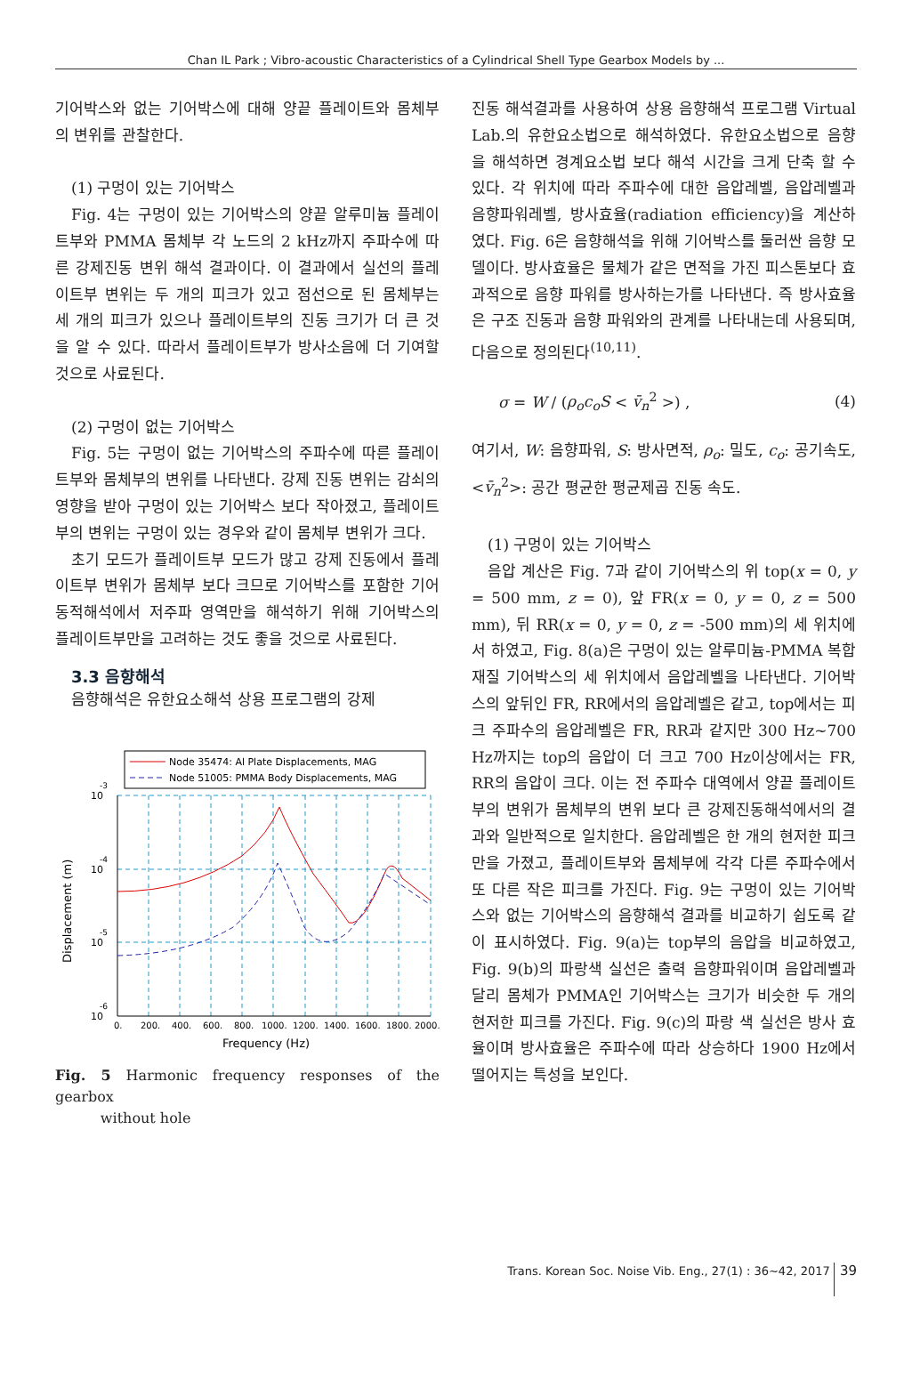Chan IL Park ; Vibro-acoustic Characteristics of a Cylindrical Shell Type Gearbox Models by ...
기어박스와 없는 기어박스에 대해 양끝 플레이트와 몸체부의 변위를 관찰한다.
(1) 구멍이 있는 기어박스
Fig. 4는 구멍이 있는 기어박스의 양끝 알루미늄 플레이트부와 PMMA 몸체부 각 노드의 2 kHz까지 주파수에 따른 강제진동 변위 해석 결과이다. 이 결과에서 실선의 플레이트부 변위는 두 개의 피크가 있고 점선으로 된 몸체부는 세 개의 피크가 있으나 플레이트부의 진동 크기가 더 큰 것을 알 수 있다. 따라서 플레이트부가 방사소음에 더 기여할 것으로 사료된다.
(2) 구멍이 없는 기어박스
Fig. 5는 구멍이 없는 기어박스의 주파수에 따른 플레이트부와 몸체부의 변위를 나타낸다. 강제 진동 변위는 감쇠의 영향을 받아 구멍이 있는 기어박스 보다 작아졌고, 플레이트부의 변위는 구멍이 있는 경우와 같이 몸체부 변위가 크다.
초기 모드가 플레이트부 모드가 많고 강제 진동에서 플레이트부 변위가 몸체부 보다 크므로 기어박스를 포함한 기어 동적해석에서 저주파 영역만을 해석하기 위해 기어박스의 플레이트부만을 고려하는 것도 좋을 것으로 사료된다.
3.3 음향해석
음향해석은 유한요소해석 상용 프로그램의 강제
Node 35474: Al Plate Displacements, MAG
Node 51005: PMMA Body Displacements, MAG
10
-3
10
-4
10
-5
10
-6
0.
200.
400.
600.
800.
1000.
1200.
1400.
1600.
1800.
2000.
Frequency (Hz)
Displacement (m)
Fig. 5 Harmonic frequency responses of the gearbox
without hole
진동 해석결과를 사용하여 상용 음향해석 프로그램 Virtual Lab.의 유한요소법으로 해석하였다. 유한요소법으로 음향을 해석하면 경계요소법 보다 해석 시간을 크게 단축 할 수 있다. 각 위치에 따라 주파수에 대한 음압레벨, 음압레벨과 음향파워레벨, 방사효율(radiation efficiency)을 계산하였다. Fig. 6은 음향해석을 위해 기어박스를 둘러싼 음향 모델이다. 방사효율은 물체가 같은 면적을 가진 피스톤보다 효과적으로 음향 파워를 방사하는가를 나타낸다. 즉 방사효율은 구조 진동과 음향 파워와의 관계를 나타내는데 사용되며, 다음으로 정의된다<sup>(10,11)</sup>.
σ = W / (ρ<sub>o</sub>c<sub>o</sub>S < v̄<sub>n</sub><sup>2</sup> >) , (4)
여기서, W: 음향파워, S: 방사면적, ρ<sub>o</sub>: 밀도, c<sub>o</sub>: 공기속도, <v̄<sub>n</sub><sup>2</sup>>: 공간 평균한 평균제곱 진동 속도.
(1) 구멍이 있는 기어박스
음압 계산은 Fig. 7과 같이 기어박스의 위 top(x = 0, y = 500 mm, z = 0), 앞 FR(x = 0, y = 0, z = 500 mm), 뒤 RR(x = 0, y = 0, z = -500 mm)의 세 위치에서 하였고, Fig. 8(a)은 구멍이 있는 알루미늄-PMMA 복합재질 기어박스의 세 위치에서 음압레벨을 나타낸다. 기어박스의 앞뒤인 FR, RR에서의 음압레벨은 같고, top에서는 피크 주파수의 음압레벨은 FR, RR과 같지만 300 Hz~700 Hz까지는 top의 음압이 더 크고 700 Hz이상에서는 FR, RR의 음압이 크다. 이는 전 주파수 대역에서 양끝 플레이트부의 변위가 몸체부의 변위 보다 큰 강제진동해석에서의 결과와 일반적으로 일치한다. 음압레벨은 한 개의 현저한 피크만을 가졌고, 플레이트부와 몸체부에 각각 다른 주파수에서 또 다른 작은 피크를 가진다. Fig. 9는 구멍이 있는 기어박스와 없는 기어박스의 음향해석 결과를 비교하기 쉽도록 같이 표시하였다. Fig. 9(a)는 top부의 음압을 비교하였고, Fig. 9(b)의 파랑색 실선은 출력 음향파워이며 음압레벨과 달리 몸체가 PMMA인 기어박스는 크기가 비슷한 두 개의 현저한 피크를 가진다. Fig. 9(c)의 파랑 색 실선은 방사 효율이며 방사효율은 주파수에 따라 상승하다 1900 Hz에서 떨어지는 특성을 보인다.
Trans. Korean Soc. Noise Vib. Eng., 27(1) : 36~42, 2017 39